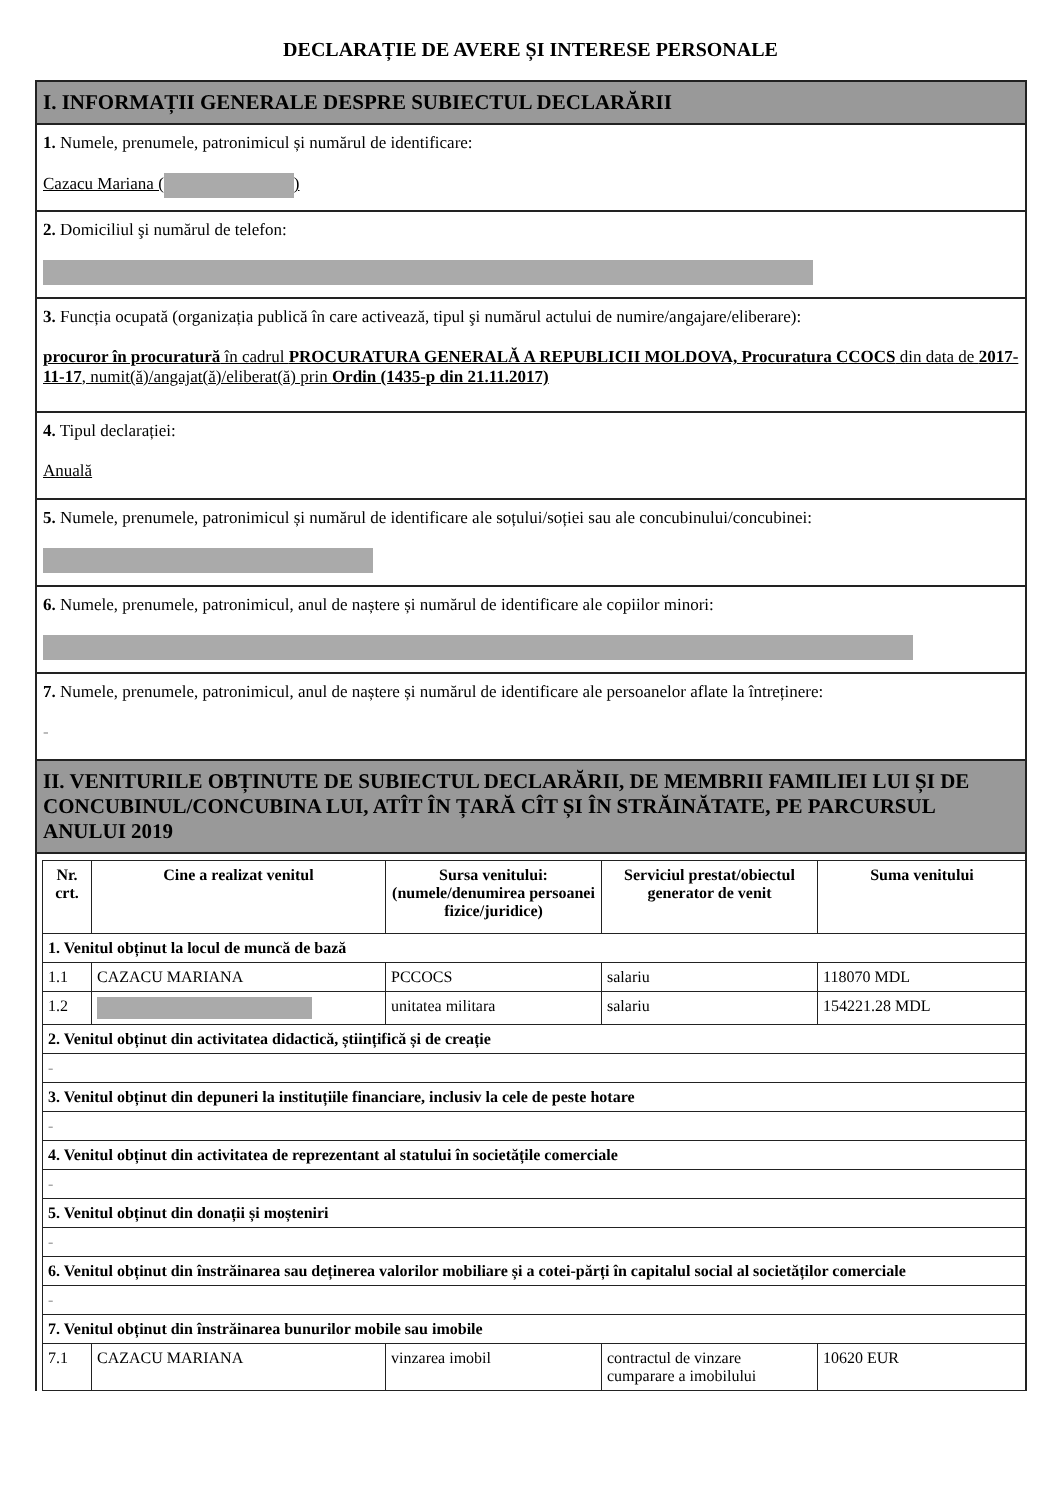DECLARAȚIE DE AVERE ȘI INTERESE PERSONALE
I. INFORMAȚII GENERALE DESPRE SUBIECTUL DECLARĂRII
1. Numele, prenumele, patronimicul și numărul de identificare:
Cazacu Mariana ( )
2. Domiciliul şi numărul de telefon:
3. Funcția ocupată (organizația publică în care activează, tipul şi numărul actului de numire/angajare/eliberare):
procuror în procuratură în cadrul PROCURATURA GENERALĂ A REPUBLICII MOLDOVA, Procuratura CCOCS din data de 2017-11-17, numit(ă)/angajat(ă)/eliberat(ă) prin Ordin (1435-p din 21.11.2017)
4. Tipul declarației:
Anuală
5. Numele, prenumele, patronimicul și numărul de identificare ale soțului/soției sau ale concubinului/concubinei:
6. Numele, prenumele, patronimicul, anul de naștere și numărul de identificare ale copiilor minori:
7. Numele, prenumele, patronimicul, anul de naștere și numărul de identificare ale persoanelor aflate la întreținere:
-
II. VENITURILE OBȚINUTE DE SUBIECTUL DECLARĂRII, DE MEMBRII FAMILIEI LUI ȘI DE CONCUBINUL/CONCUBINA LUI, ATÎT ÎN ȚARĂ CÎT ȘI ÎN STRĂINĂTATE, PE PARCURSUL ANULUI 2019
| Nr. crt. | Cine a realizat venitul | Sursa venitului: (numele/denumirea persoanei fizice/juridice) | Serviciul prestat/obiectul generator de venit | Suma venitului |
| --- | --- | --- | --- | --- |
| 1. Venitul obținut la locul de muncă de bază | | | | |
| 1.1 | CAZACU MARIANA | PCCOCS | salariu | 118070 MDL |
| 1.2 | | unitatea militara | salariu | 154221.28 MDL |
| 2. Venitul obținut din activitatea didactică, științifică și de creație | | | | |
| - | | | | |
| 3. Venitul obținut din depuneri la instituțiile financiare, inclusiv la cele de peste hotare | | | | |
| - | | | | |
| 4. Venitul obținut din activitatea de reprezentant al statului în societățile comerciale | | | | |
| - | | | | |
| 5. Venitul obținut din donații și moșteniri | | | | |
| - | | | | |
| 6. Venitul obținut din înstrăinarea sau deținerea valorilor mobiliare și a cotei-părți în capitalul social al societăților comerciale | | | | |
| - | | | | |
| 7. Venitul obținut din înstrăinarea bunurilor mobile sau imobile | | | | |
| 7.1 | CAZACU MARIANA | vinzarea imobil | contractul de vinzare cumparare a imobilului | 10620 EUR |